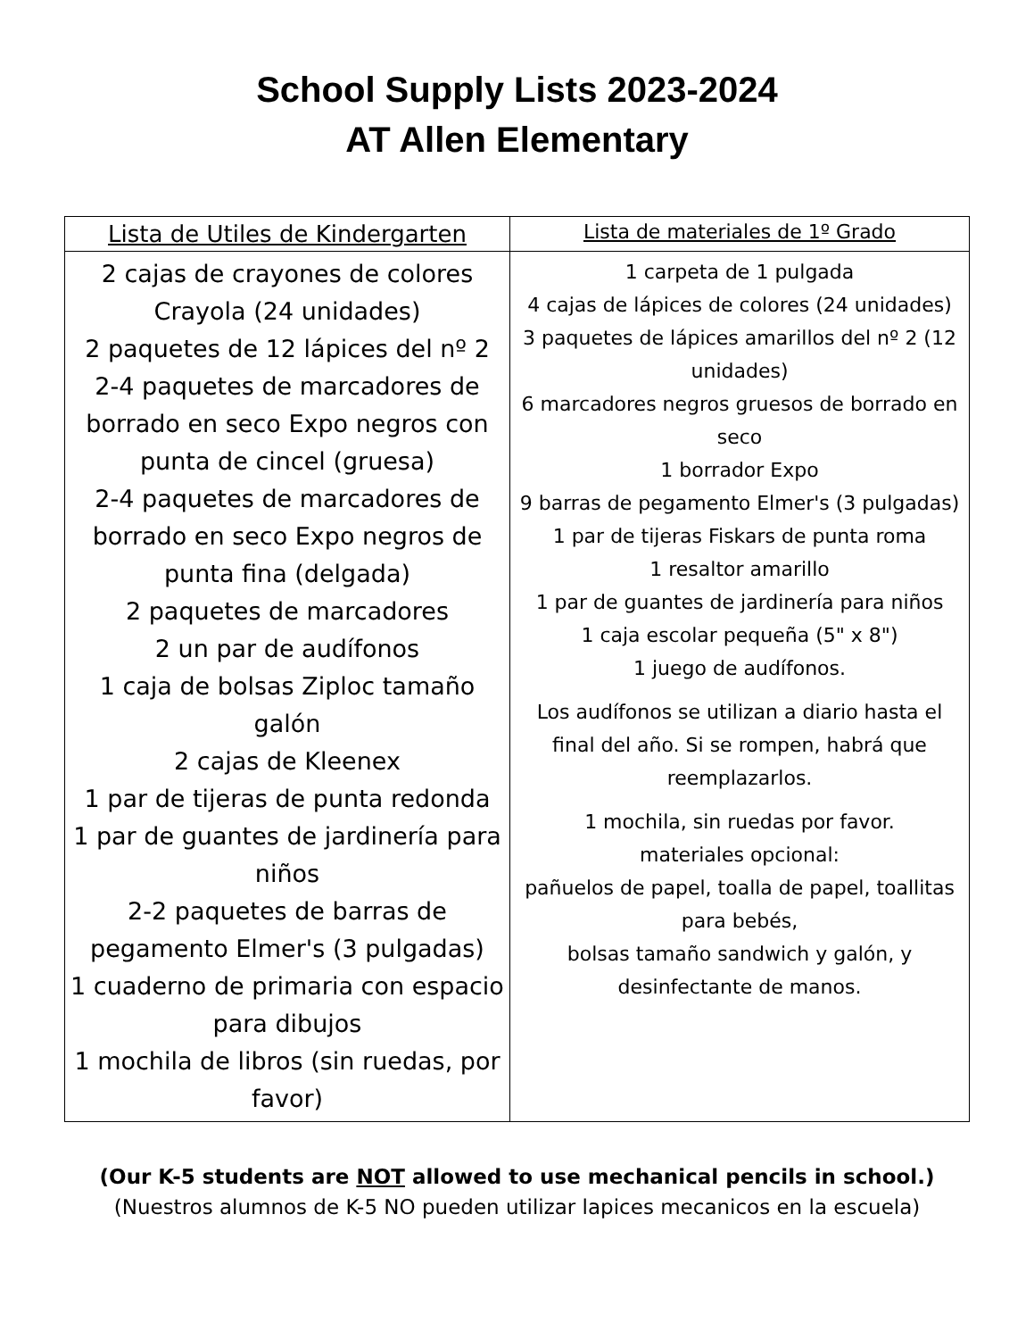School Supply Lists 2023-2024
AT Allen Elementary
| Lista de Utiles de Kindergarten | Lista de materiales de 1º Grado |
| --- | --- |
| 2 cajas de crayones de colores Crayola (24 unidades) 2 paquetes de 12 lápices del nº 2 2-4 paquetes de marcadores de borrado en seco Expo negros con punta de cincel (gruesa) 2-4 paquetes de marcadores de borrado en seco Expo negros de punta fina (delgada) 2 paquetes de marcadores 2 un par de audífonos 1 caja de bolsas Ziploc tamaño galón 2 cajas de Kleenex 1 par de tijeras de punta redonda 1 par de guantes de jardinería para niños 2-2 paquetes de barras de pegamento Elmer's (3 pulgadas) 1 cuaderno de primaria con espacio para dibujos 1 mochila de libros (sin ruedas, por favor) | 1 carpeta de 1 pulgada 4 cajas de lápices de colores (24 unidades) 3 paquetes de lápices amarillos del nº 2 (12 unidades) 6 marcadores negros gruesos de borrado en seco 1 borrador Expo 9 barras de pegamento Elmer's (3 pulgadas) 1 par de tijeras Fiskars de punta roma 1 resaltor amarillo 1 par de guantes de jardinería para niños 1 caja escolar pequeña (5" x 8") 1 juego de audífonos. Los audífonos se utilizan a diario hasta el final del año. Si se rompen, habrá que reemplazarlos. 1 mochila, sin ruedas por favor. materiales opcional: pañuelos de papel, toalla de papel, toallitas para bebés, bolsas tamaño sandwich y galón, y desinfectante de manos. |
(Our K-5 students are NOT allowed to use mechanical pencils in school.)
(Nuestros alumnos de K-5 NO pueden utilizar lapices mecanicos en la escuela)